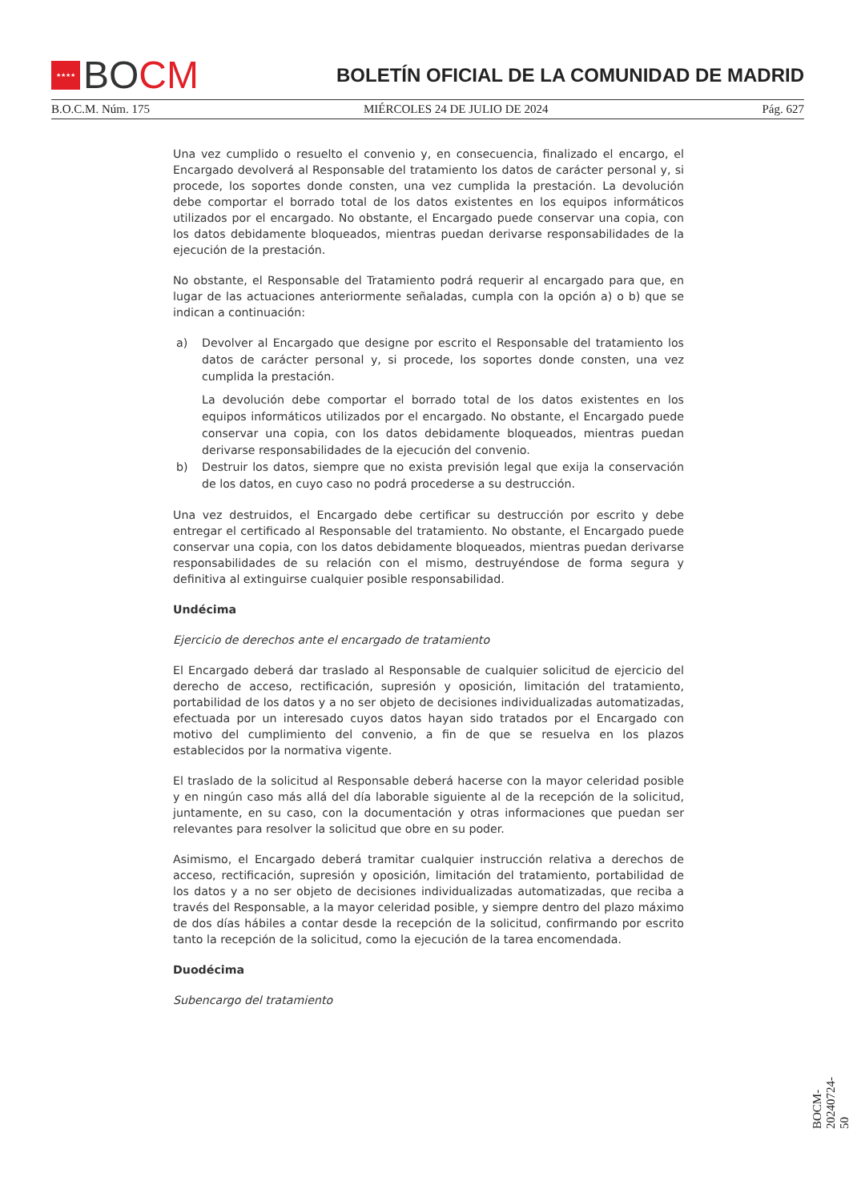★★★★
BO CM
BOLETÍN OFICIAL DE LA COMUNIDAD DE MADRID
B.O.C.M. Núm. 175 MIÉRCOLES 24 DE JULIO DE 2024 Pág. 627
Una vez cumplido o resuelto el convenio y, en consecuencia, finalizado el encargo, el Encargado devolverá al Responsable del tratamiento los datos de carácter personal y, si procede, los soportes donde consten, una vez cumplida la prestación. La devolución debe comportar el borrado total de los datos existentes en los equipos informáticos utilizados por el encargado. No obstante, el Encargado puede conservar una copia, con los datos debidamente bloqueados, mientras puedan derivarse responsabilidades de la ejecución de la prestación.
No obstante, el Responsable del Tratamiento podrá requerir al encargado para que, en lugar de las actuaciones anteriormente señaladas, cumpla con la opción a) o b) que se indican a continuación:
a) Devolver al Encargado que designe por escrito el Responsable del tratamiento los datos de carácter personal y, si procede, los soportes donde consten, una vez cumplida la prestación.
La devolución debe comportar el borrado total de los datos existentes en los equipos informáticos utilizados por el encargado. No obstante, el Encargado puede conservar una copia, con los datos debidamente bloqueados, mientras puedan derivarse responsabilidades de la ejecución del convenio.
b) Destruir los datos, siempre que no exista previsión legal que exija la conservación de los datos, en cuyo caso no podrá procederse a su destrucción.
Una vez destruidos, el Encargado debe certificar su destrucción por escrito y debe entregar el certificado al Responsable del tratamiento. No obstante, el Encargado puede conservar una copia, con los datos debidamente bloqueados, mientras puedan derivarse responsabilidades de su relación con el mismo, destruyéndose de forma segura y definitiva al extinguirse cualquier posible responsabilidad.
Undécima
Ejercicio de derechos ante el encargado de tratamiento
El Encargado deberá dar traslado al Responsable de cualquier solicitud de ejercicio del derecho de acceso, rectificación, supresión y oposición, limitación del tratamiento, portabilidad de los datos y a no ser objeto de decisiones individualizadas automatizadas, efectuada por un interesado cuyos datos hayan sido tratados por el Encargado con motivo del cumplimiento del convenio, a fin de que se resuelva en los plazos establecidos por la normativa vigente.
El traslado de la solicitud al Responsable deberá hacerse con la mayor celeridad posible y en ningún caso más allá del día laborable siguiente al de la recepción de la solicitud, juntamente, en su caso, con la documentación y otras informaciones que puedan ser relevantes para resolver la solicitud que obre en su poder.
Asimismo, el Encargado deberá tramitar cualquier instrucción relativa a derechos de acceso, rectificación, supresión y oposición, limitación del tratamiento, portabilidad de los datos y a no ser objeto de decisiones individualizadas automatizadas, que reciba a través del Responsable, a la mayor celeridad posible, y siempre dentro del plazo máximo de dos días hábiles a contar desde la recepción de la solicitud, confirmando por escrito tanto la recepción de la solicitud, como la ejecución de la tarea encomendada.
Duodécima
Subencargo del tratamiento
BOCM-20240724-50